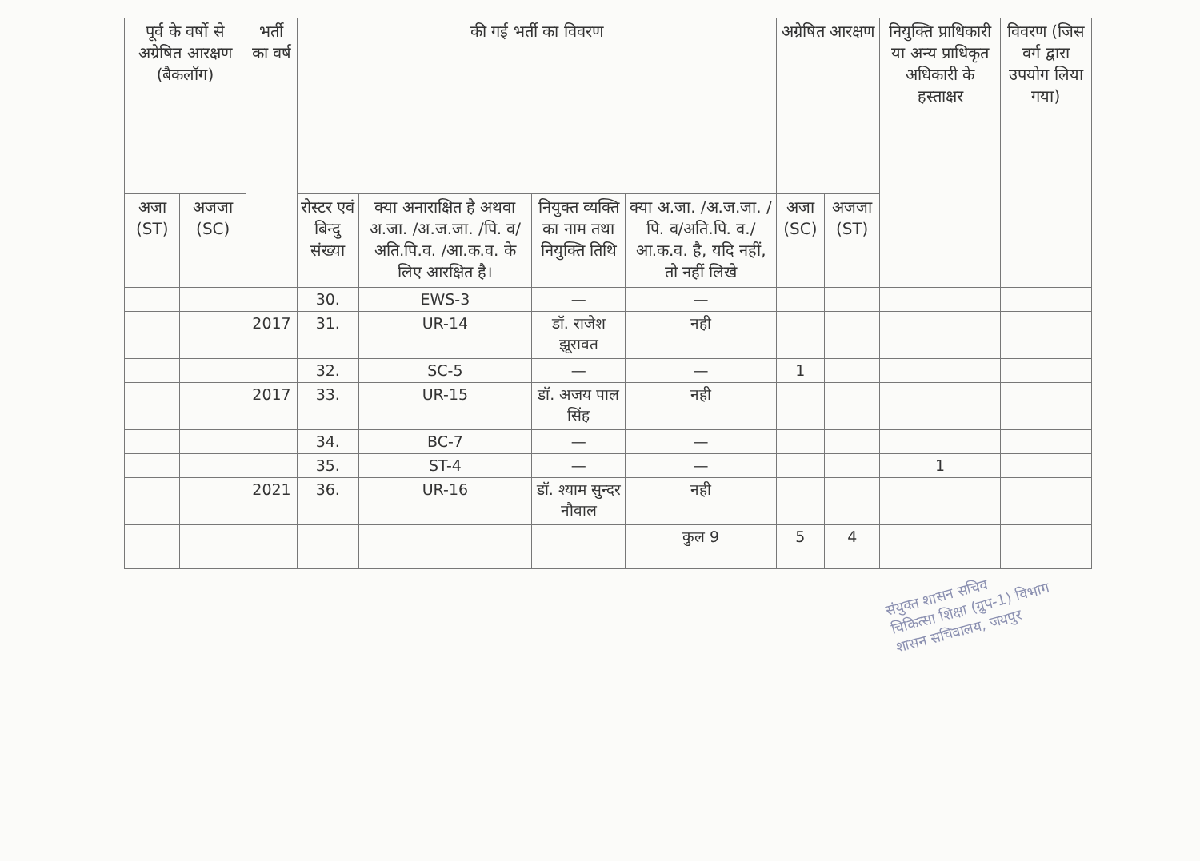| पूर्व के वर्षो से अग्रेषित आरक्षण (बैकलॉग) | | भर्ती का वर्ष | की गई भर्ती का विवरण | | | | अग्रेषित आरक्षण | | नियुक्ति प्राधिकारी या अन्य प्राधिकृत अधिकारी के हस्ताक्षर | विवरण (जिस वर्ग द्वारा उपयोग लिया गया) |
| --- | --- | --- | --- | --- | --- | --- | --- | --- | --- | --- |
| अजा (ST) | अजजा (SC) | | रोस्टर एवं बिन्दु संख्या | क्या अनाराक्षित है अथवा अ.जा. /अ.ज.जा. /पि. व/अति.पि.व. /आ.क.व. के लिए आरक्षित है। | नियुक्त व्यक्ति का नाम तथा नियुक्ति तिथि | क्या अ.जा. /अ.ज.जा. /पि. व/अति.पि. व./आ.क.व. है, यदि नहीं, तो नहीं लिखे | अजा (SC) | अजजा (ST) | | |
| | | | 30. | EWS-3 | — | — | | | | |
| | | 2017 | 31. | UR-14 | डॉ. राजेश झूरावत | नही | | | | |
| | | | 32. | SC-5 | — | — | 1 | | | |
| | | 2017 | 33. | UR-15 | डॉ. अजय पाल सिंह | नही | | | | |
| | | | 34. | BC-7 | — | — | | | | |
| | | | 35. | ST-4 | — | — | | | 1 | |
| | | 2021 | 36. | UR-16 | डॉ. श्याम सुन्दर नौवाल | नही | | | | |
| | | | | | | कुल 9 | 5 | 4 | | |
संयुक्त शासन सचिव
चिकित्सा शिक्षा (ग्रुप-1) विभाग
शासन सचिवालय, जयपुर